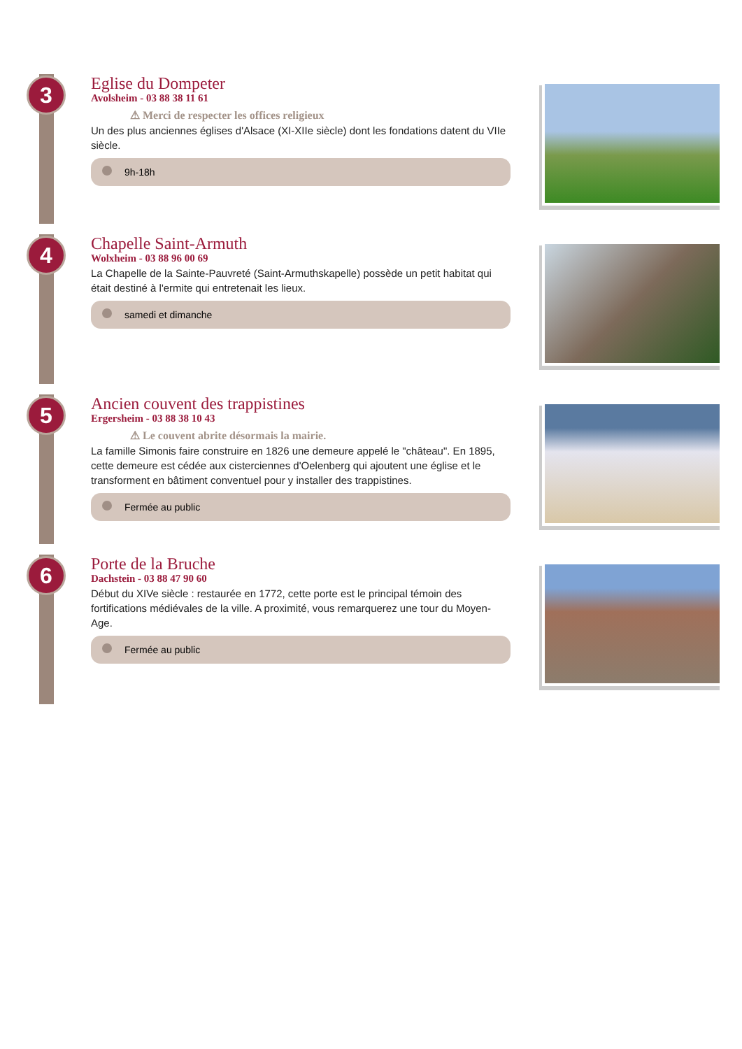3
Eglise du Dompeter
Avolsheim - 03 88 38 11 61
⚠ Merci de respecter les offices religieux
Un des plus anciennes églises d'Alsace (XI-XIIe siècle) dont les fondations datent du VIIe siècle.
9h-18h
4
Chapelle Saint-Armuth
Wolxheim - 03 88 96 00 69
La Chapelle de la Sainte-Pauvreté (Saint-Armuthskapelle) possède un petit habitat qui était destiné à l'ermite qui entretenait les lieux.
samedi et dimanche
5
Ancien couvent des trappistines
Ergersheim - 03 88 38 10 43
⚠ Le couvent abrite désormais la mairie.
La famille Simonis faire construire en 1826 une demeure appelé le "château". En 1895, cette demeure est cédée aux cisterciennes d'Oelenberg qui ajoutent une église et le transforment en bâtiment conventuel pour y installer des trappistines.
Fermée au public
6
Porte de la Bruche
Dachstein - 03 88 47 90 60
Début du XIVe siècle : restaurée en 1772, cette porte est le principal témoin des fortifications médiévales de la ville. A proximité, vous remarquerez une tour du Moyen-Age.
Fermée au public